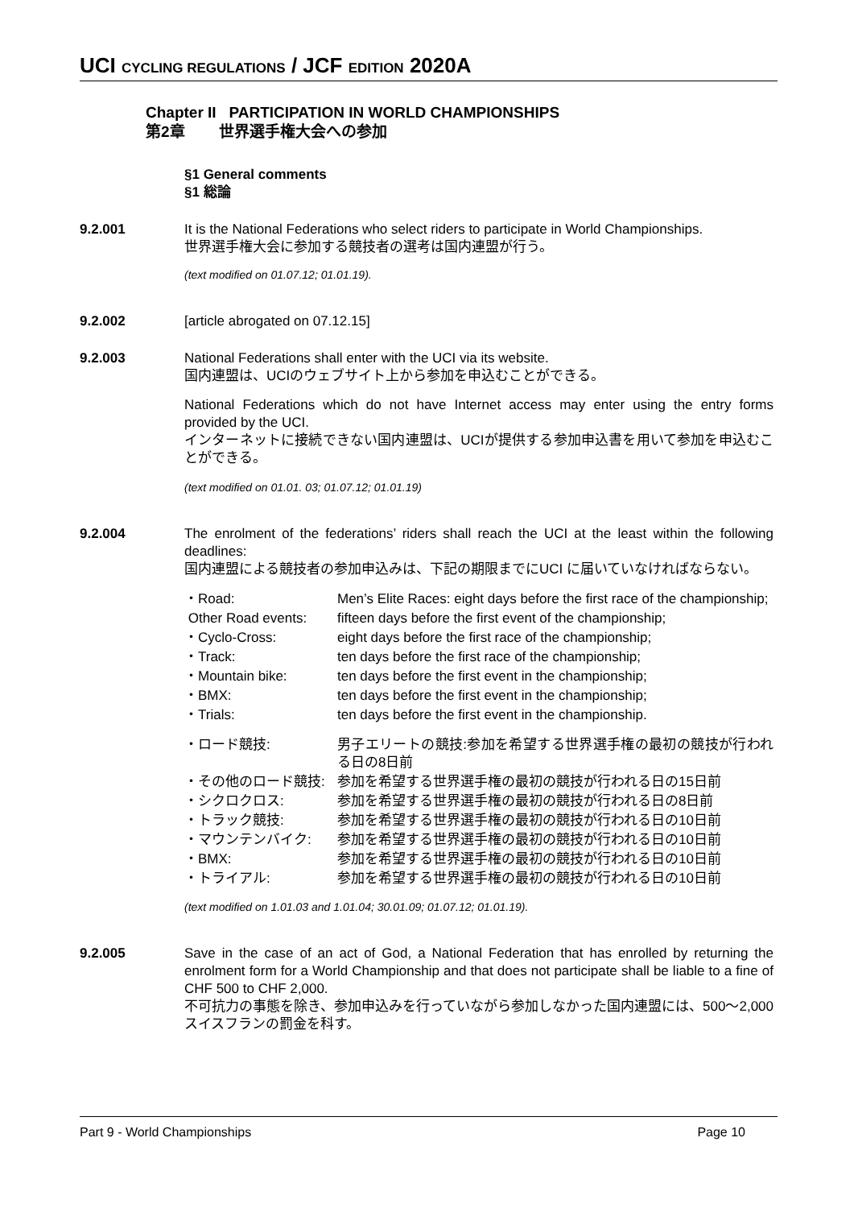UCI CYCLING REGULATIONS / JCF EDITION 2020A
Chapter II PARTICIPATION IN WORLD CHAMPIONSHIPS
第2章 世界選手権大会への参加
§1 General comments
§1 総論
9.2.001 It is the National Federations who select riders to participate in World Championships.
世界選手権大会に参加する競技者の選考は国内連盟が行う。
(text modified on 01.07.12; 01.01.19).
9.2.002 [article abrogated on 07.12.15]
9.2.003 National Federations shall enter with the UCI via its website.
国内連盟は、UCIのウェブサイト上から参加を申込むことができる。
National Federations which do not have Internet access may enter using the entry forms provided by the UCI.
インターネットに接続できない国内連盟は、UCIが提供する参加申込書を用いて参加を申込むことができる。
(text modified on 01.01. 03; 01.07.12; 01.01.19)
9.2.004 The enrolment of the federations’ riders shall reach the UCI at the least within the following deadlines:
国内連盟による競技者の参加申込みは、下記の期限までにUCI に届いていなければならない。
| ・Road: | Men’s Elite Races: eight days before the first race of the championship; |
| Other Road events: | fifteen days before the first event of the championship; |
| ・Cyclo-Cross: | eight days before the first race of the championship; |
| ・Track: | ten days before the first race of the championship; |
| ・Mountain bike: | ten days before the first event in the championship; |
| ・BMX: | ten days before the first event in the championship; |
| ・Trials: | ten days before the first event in the championship. |
| ・ロード競技: | 男子エリートの競技:参加を希望する世界選手権の最初の競技が行われる日の8日前 |
| ・その他のロード競技: | 参加を希望する世界選手権の最初の競技が行われる日の15日前 |
| ・シクロクロス: | 参加を希望する世界選手権の最初の競技が行われる日の8日前 |
| ・トラック競技: | 参加を希望する世界選手権の最初の競技が行われる日の10日前 |
| ・マウンテンバイク: | 参加を希望する世界選手権の最初の競技が行われる日の10日前 |
| ・BMX: | 参加を希望する世界選手権の最初の競技が行われる日の10日前 |
| ・トライアル: | 参加を希望する世界選手権の最初の競技が行われる日の10日前 |
(text modified on 1.01.03 and 1.01.04; 30.01.09; 01.07.12; 01.01.19).
9.2.005 Save in the case of an act of God, a National Federation that has enrolled by returning the enrolment form for a World Championship and that does not participate shall be liable to a fine of CHF 500 to CHF 2,000.
不可抗力の事態を除き、参加申込みを行っていながら参加しなかった国内連盟には、500〜2,000スイスフランの罰金を科す。
Part 9 - World Championships Page 10